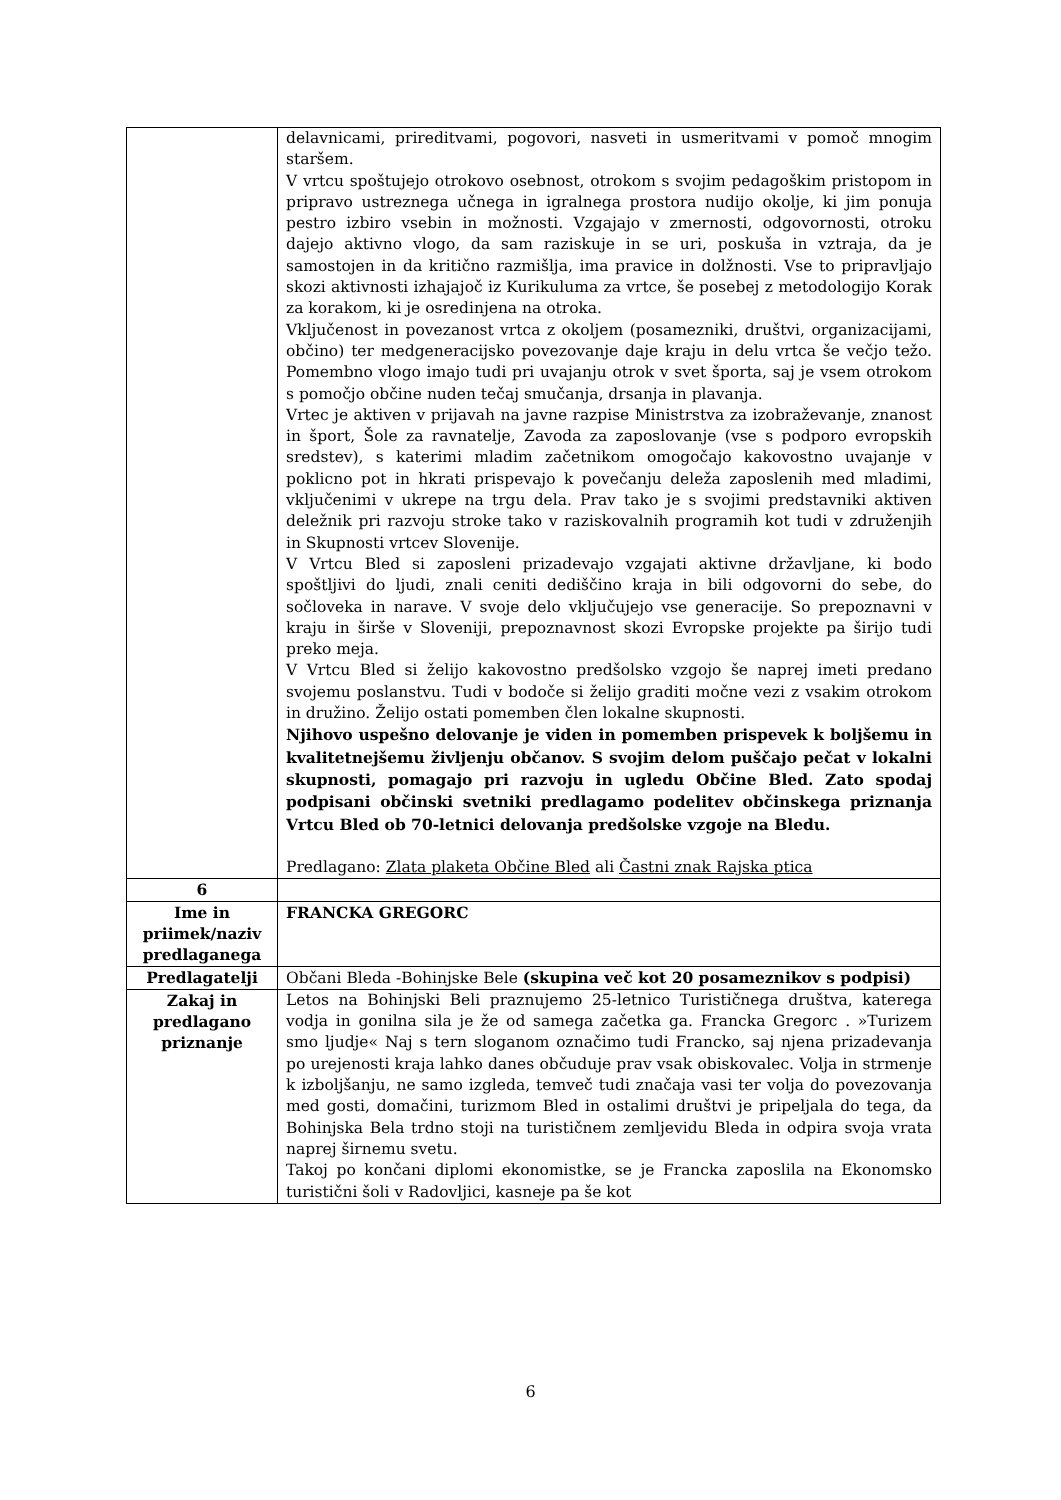| | delavnicami, prireditvami, pogovori, nasveti in usmeritvami v pomoč mnogim staršem. V vrtcu spoštujejo otrokovo osebnost, otrokom s svojim pedagoškim pristopom in pripravo ustreznega učnega in igralnega prostora nudijo okolje, ki jim ponuja pestro izbiro vsebin in možnosti. Vzgajajo v zmernosti, odgovornosti, otroku dajejo aktivno vlogo, da sam raziskuje in se uri, poskuša in vztraja, da je samostojen in da kritično razmišlja, ima pravice in dolžnosti. Vse to pripravljajo skozi aktivnosti izhajajoč iz Kurikuluma za vrtce, še posebej z metodologijo Korak za korakom, ki je osredinjena na otroka. Vključenost in povezanost vrtca z okoljem (posamezniki, društvi, organizacijami, občino) ter medgeneracijsko povezovanje daje kraju in delu vrtca še večjo težo. Pomembno vlogo imajo tudi pri uvajanju otrok v svet športa, saj je vsem otrokom s pomočjo občine nuden tečaj smučanja, drsanja in plavanja. Vrtec je aktiven v prijavah na javne razpise Ministrstva za izobraževanje, znanost in šport, Šole za ravnatelje, Zavoda za zaposlovanje (vse s podporo evropskih sredstev), s katerimi mladim začetnikom omogočajo kakovostno uvajanje v poklicno pot in hkrati prispevajo k povečanju deleža zaposlenih med mladimi, vključenimi v ukrepe na trgu dela. Prav tako je s svojimi predstavniki aktiven deležnik pri razvoju stroke tako v raziskovalnih programih kot tudi v združenjih in Skupnosti vrtcev Slovenije. V Vrtcu Bled si zaposleni prizadevajo vzgajati aktivne državljane, ki bodo spoštljivi do ljudi, znali ceniti dediščino kraja in bili odgovorni do sebe, do sočloveka in narave. V svoje delo vključujejo vse generacije. So prepoznavni v kraju in širše v Sloveniji, prepoznavnost skozi Evropske projekte pa širijo tudi preko meja. V Vrtcu Bled si želijo kakovostno predšolsko vzgojo še naprej imeti predano svojemu poslanstvu. Tudi v bodoče si želijo graditi močne vezi z vsakim otrokom in družino. Želijo ostati pomemben člen lokalne skupnosti. Njihovo uspešno delovanje je viden in pomemben prispevek k boljšemu in kvalitetnejšemu življenju občanov. S svojim delom puščajo pečat v lokalni skupnosti, pomagajo pri razvoju in ugledu Občine Bled. Zato spodaj podpisani občinski svetniki predlagamo podelitev občinskega priznanja Vrtcu Bled ob 70-letnici delovanja predšolske vzgoje na Bledu. Predlagano: Zlata plaketa Občine Bled ali Častni znak Rajska ptica |
| 6 | |
| Ime in priimek/naziv predlaganega | FRANCKA GREGORC |
| Predlagatelji | Občani Bleda -Bohinjske Bele (skupina več kot 20 posameznikov s podpisi) |
| Zakaj in predlagano priznanje | Letos na Bohinjski Beli praznujemo 25-letnico Turističnega društva, katerega vodja in gonilna sila je že od samega začetka ga. Francka Gregorc . »Turizem smo ljudje« Naj s tern sloganom označimo tudi Francko, saj njena prizadevanja po urejenosti kraja lahko danes občuduje prav vsak obiskovalec. Volja in strmenje k izboljšanju, ne samo izgleda, temveč tudi značaja vasi ter volja do povezovanja med gosti, domačini, turizmom Bled in ostalimi društvi je pripeljala do tega, da Bohinjska Bela trdno stoji na turističnem zemljevidu Bleda in odpira svoja vrata naprej širnemu svetu. Takoj po končani diplomi ekonomistke, se je Francka zaposlila na Ekonomsko turistični šoli v Radovljici, kasneje pa še kot |
6